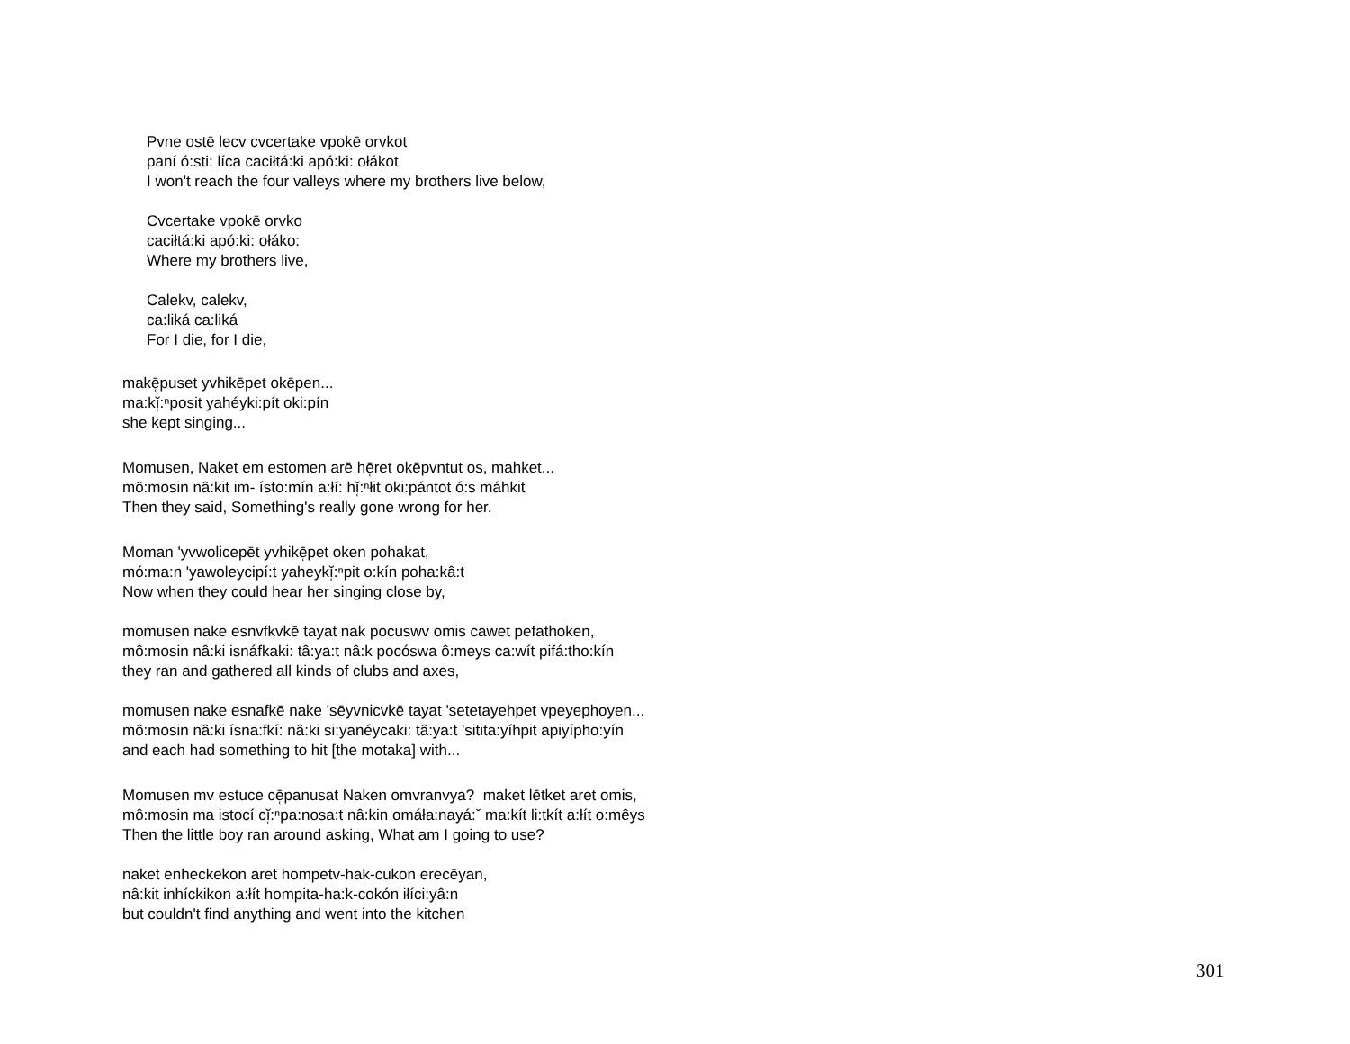Pvne ostē lecv cvcertake vpokē orvkot
paní ó:sti: líca caciłtá:ki apó:ki: ołákot
I won't reach the four valleys where my brothers live below,
Cvcertake vpokē orvko
caciłtá:ki apó:ki: ołáko:
Where my brothers live,
Calekv, calekv,
ca:liká ca:liká
For I die, for I die,
makē̜puset yvhikēpet okēpen...
ma:kĭ̜:ⁿposit yahéyki:pít oki:pín
she kept singing...
Momusen, Naket em estomen arē hē̜ret okēpvntut os, mahket...
mô:mosin nâ:kit im- ísto:mín a:łí: hĭ̜:ⁿłit oki:pántot ó:s máhkit
Then they said, Something's really gone wrong for her.
Moman 'yvwolicepēt yvhikē̜pet oken pohakat,
mó:ma:n 'yawoleycipí:t yaheykĭ̜:ⁿpit o:kín poha:kâ:t
Now when they could hear her singing close by,
momusen nake esnvfkvkē tayat nak pocuswv omis cawet pefathoken,
mô:mosin nâ:ki isnáfkaki: tâ:ya:t nâ:k pocóswa ô:meys ca:wít pifá:tho:kín
they ran and gathered all kinds of clubs and axes,
momusen nake esnafkē nake 'sēyvnicvkē tayat 'setetayehpet vpeyephoyen...
mô:mosin nâ:ki ísna:fkí: nâ:ki si:yanéycaki: tâ:ya:t 'sitita:yíhpit apiyípho:yín
and each had something to hit [the motaka] with...
Momusen mv estuce cē̜panusat Naken omvranvya? maket lētket aret omis,
mô:mosin ma istocí cĭ̜:ⁿpa:nosa:t nâ:kin omáła:nayá:ˇ ma:kít li:tkít a:łít o:mêys
Then the little boy ran around asking, What am I going to use?
naket enheckekon aret hompetv-hak-cukon erecēyan,
nâ:kit inhíckikon a:łít hompita-ha:k-cokón iłíci:yâ:n
but couldn't find anything and went into the kitchen
301